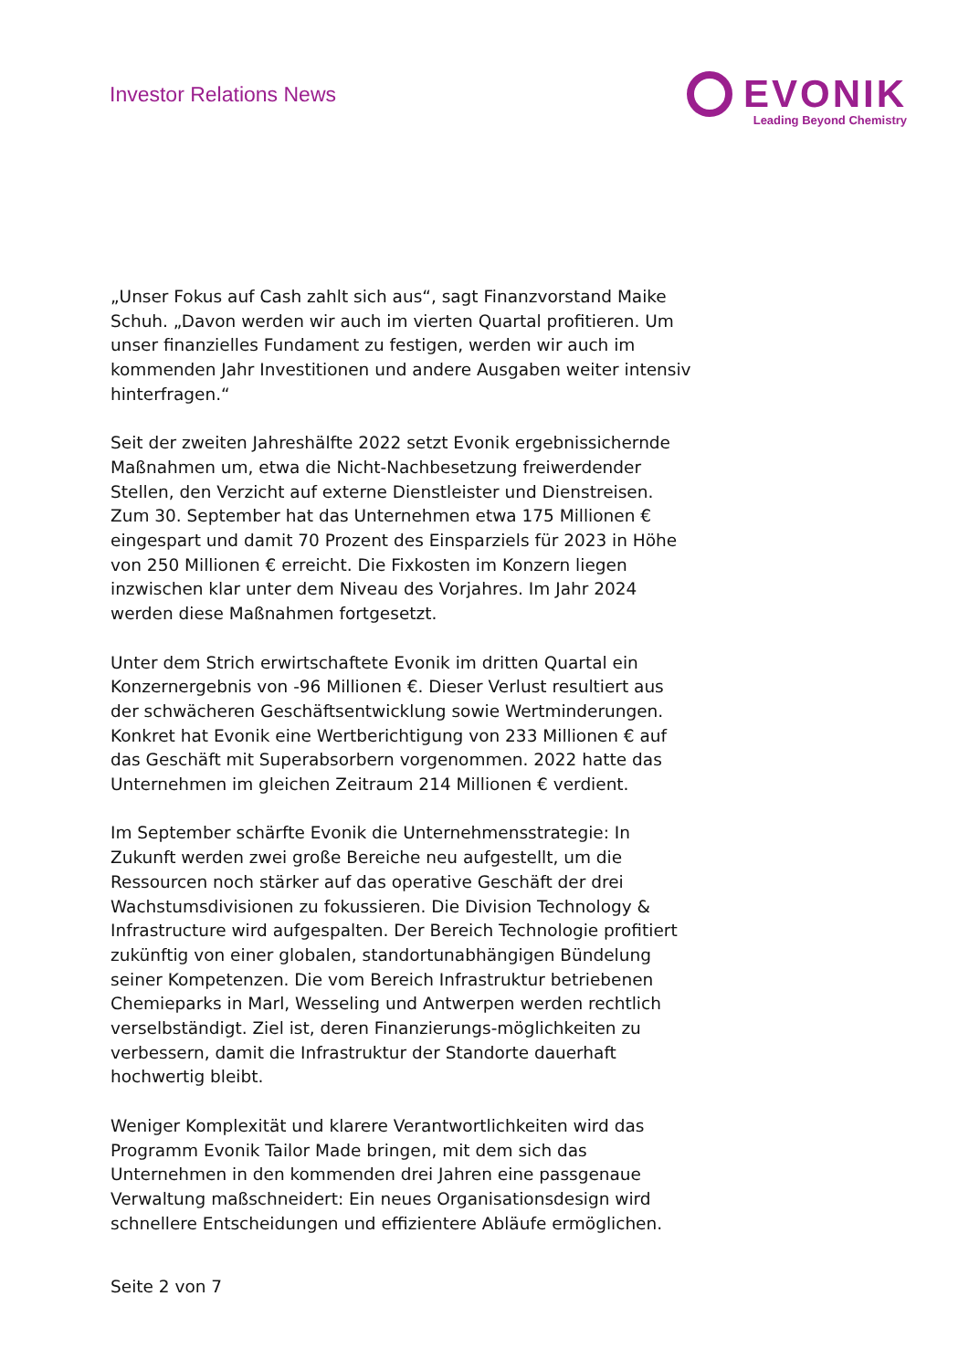Investor Relations News
EVONIK
Leading Beyond Chemistry
„Unser Fokus auf Cash zahlt sich aus“, sagt Finanzvorstand Maike Schuh. „Davon werden wir auch im vierten Quartal profitieren. Um unser finanzielles Fundament zu festigen, werden wir auch im kommenden Jahr Investitionen und andere Ausgaben weiter intensiv hinterfragen.“
Seit der zweiten Jahreshälfte 2022 setzt Evonik ergebnissichernde Maßnahmen um, etwa die Nicht-Nachbesetzung freiwerdender Stellen, den Verzicht auf externe Dienstleister und Dienstreisen. Zum 30. September hat das Unternehmen etwa 175 Millionen € eingespart und damit 70 Prozent des Einsparziels für 2023 in Höhe von 250 Millionen € erreicht. Die Fixkosten im Konzern liegen inzwischen klar unter dem Niveau des Vorjahres. Im Jahr 2024 werden diese Maßnahmen fortgesetzt.
Unter dem Strich erwirtschaftete Evonik im dritten Quartal ein Konzernergebnis von -96 Millionen €. Dieser Verlust resultiert aus der schwächeren Geschäftsentwicklung sowie Wertminderungen. Konkret hat Evonik eine Wertberichtigung von 233 Millionen € auf das Geschäft mit Superabsorbern vorgenommen. 2022 hatte das Unternehmen im gleichen Zeitraum 214 Millionen € verdient.
Im September schärfte Evonik die Unternehmensstrategie: In Zukunft werden zwei große Bereiche neu aufgestellt, um die Ressourcen noch stärker auf das operative Geschäft der drei Wachstumsdivisionen zu fokussieren. Die Division Technology & Infrastructure wird aufgespalten. Der Bereich Technologie profitiert zukünftig von einer globalen, standortunabhängigen Bündelung seiner Kompetenzen. Die vom Bereich Infrastruktur betriebenen Chemieparks in Marl, Wesseling und Antwerpen werden rechtlich verselbständigt. Ziel ist, deren Finanzierungs-möglichkeiten zu verbessern, damit die Infrastruktur der Standorte dauerhaft hochwertig bleibt.
Weniger Komplexität und klarere Verantwortlichkeiten wird das Programm Evonik Tailor Made bringen, mit dem sich das Unternehmen in den kommenden drei Jahren eine passgenaue Verwaltung maßschneidert: Ein neues Organisationsdesign wird schnellere Entscheidungen und effizientere Abläufe ermöglichen.
Seite 2 von 7